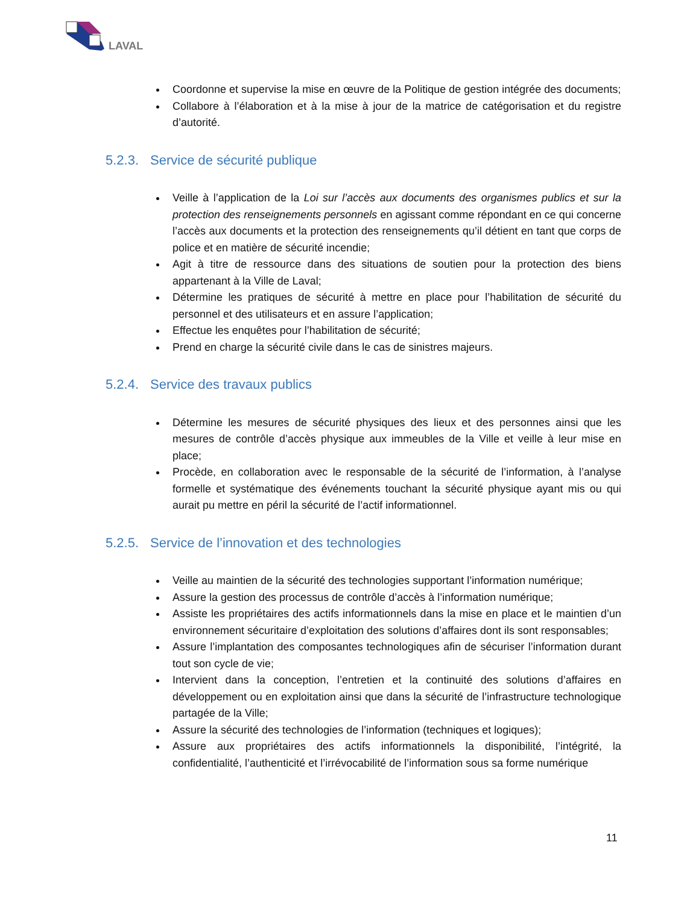LAVAL
Coordonne et supervise la mise en œuvre de la Politique de gestion intégrée des documents;
Collabore à l’élaboration et à la mise à jour de la matrice de catégorisation et du registre d’autorité.
5.2.3. Service de sécurité publique
Veille à l’application de la Loi sur l’accès aux documents des organismes publics et sur la protection des renseignements personnels en agissant comme répondant en ce qui concerne l’accès aux documents et la protection des renseignements qu’il détient en tant que corps de police et en matière de sécurité incendie;
Agit à titre de ressource dans des situations de soutien pour la protection des biens appartenant à la Ville de Laval;
Détermine les pratiques de sécurité à mettre en place pour l’habilitation de sécurité du personnel et des utilisateurs et en assure l’application;
Effectue les enquêtes pour l’habilitation de sécurité;
Prend en charge la sécurité civile dans le cas de sinistres majeurs.
5.2.4. Service des travaux publics
Détermine les mesures de sécurité physiques des lieux et des personnes ainsi que les mesures de contrôle d’accès physique aux immeubles de la Ville et veille à leur mise en place;
Procède, en collaboration avec le responsable de la sécurité de l’information, à l’analyse formelle et systématique des événements touchant la sécurité physique ayant mis ou qui aurait pu mettre en péril la sécurité de l’actif informationnel.
5.2.5. Service de l’innovation et des technologies
Veille au maintien de la sécurité des technologies supportant l’information numérique;
Assure la gestion des processus de contrôle d’accès à l’information numérique;
Assiste les propriétaires des actifs informationnels dans la mise en place et le maintien d’un environnement sécuritaire d’exploitation des solutions d’affaires dont ils sont responsables;
Assure l’implantation des composantes technologiques afin de sécuriser l’information durant tout son cycle de vie;
Intervient dans la conception, l’entretien et la continuité des solutions d’affaires en développement ou en exploitation ainsi que dans la sécurité de l’infrastructure technologique partagée de la Ville;
Assure la sécurité des technologies de l’information (techniques et logiques);
Assure aux propriétaires des actifs informationnels la disponibilité, l’intégrité, la confidentialité, l’authenticité et l’irrévocabilité de l’information sous sa forme numérique
11